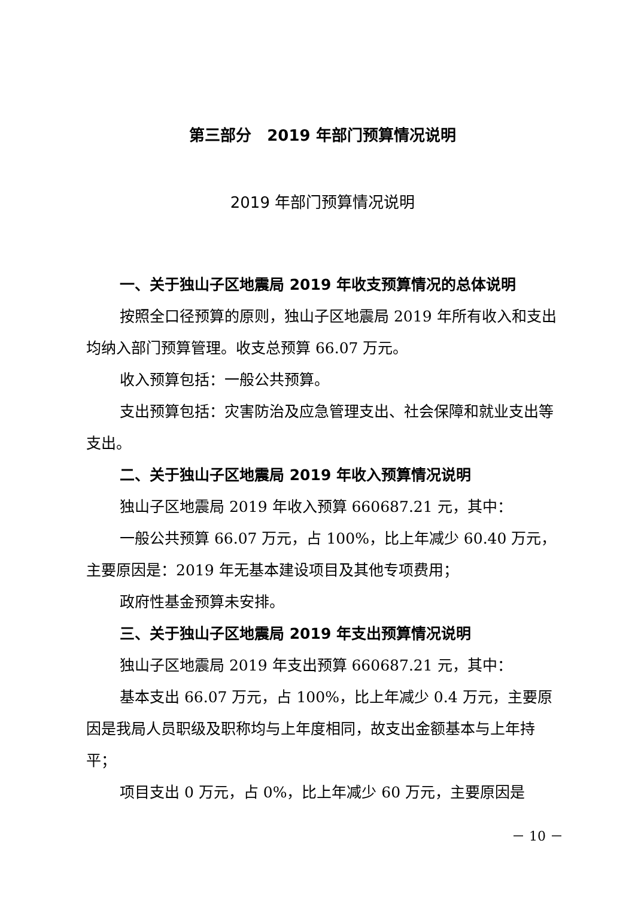第三部分　2019 年部门预算情况说明
2019 年部门预算情况说明
一、关于独山子区地震局 2019 年收支预算情况的总体说明
按照全口径预算的原则，独山子区地震局 2019 年所有收入和支出均纳入部门预算管理。收支总预算 66.07 万元。
收入预算包括：一般公共预算。
支出预算包括：灾害防治及应急管理支出、社会保障和就业支出等支出。
二、关于独山子区地震局 2019 年收入预算情况说明
独山子区地震局 2019 年收入预算 660687.21 元，其中：
一般公共预算 66.07 万元，占 100%，比上年减少 60.40 万元，主要原因是：2019 年无基本建设项目及其他专项费用；
政府性基金预算未安排。
三、关于独山子区地震局 2019 年支出预算情况说明
独山子区地震局 2019 年支出预算 660687.21 元，其中：
基本支出 66.07 万元，占 100%，比上年减少 0.4 万元，主要原因是我局人员职级及职称均与上年度相同，故支出金额基本与上年持平；
项目支出 0 万元，占 0%，比上年减少 60 万元，主要原因是
－ 10 －